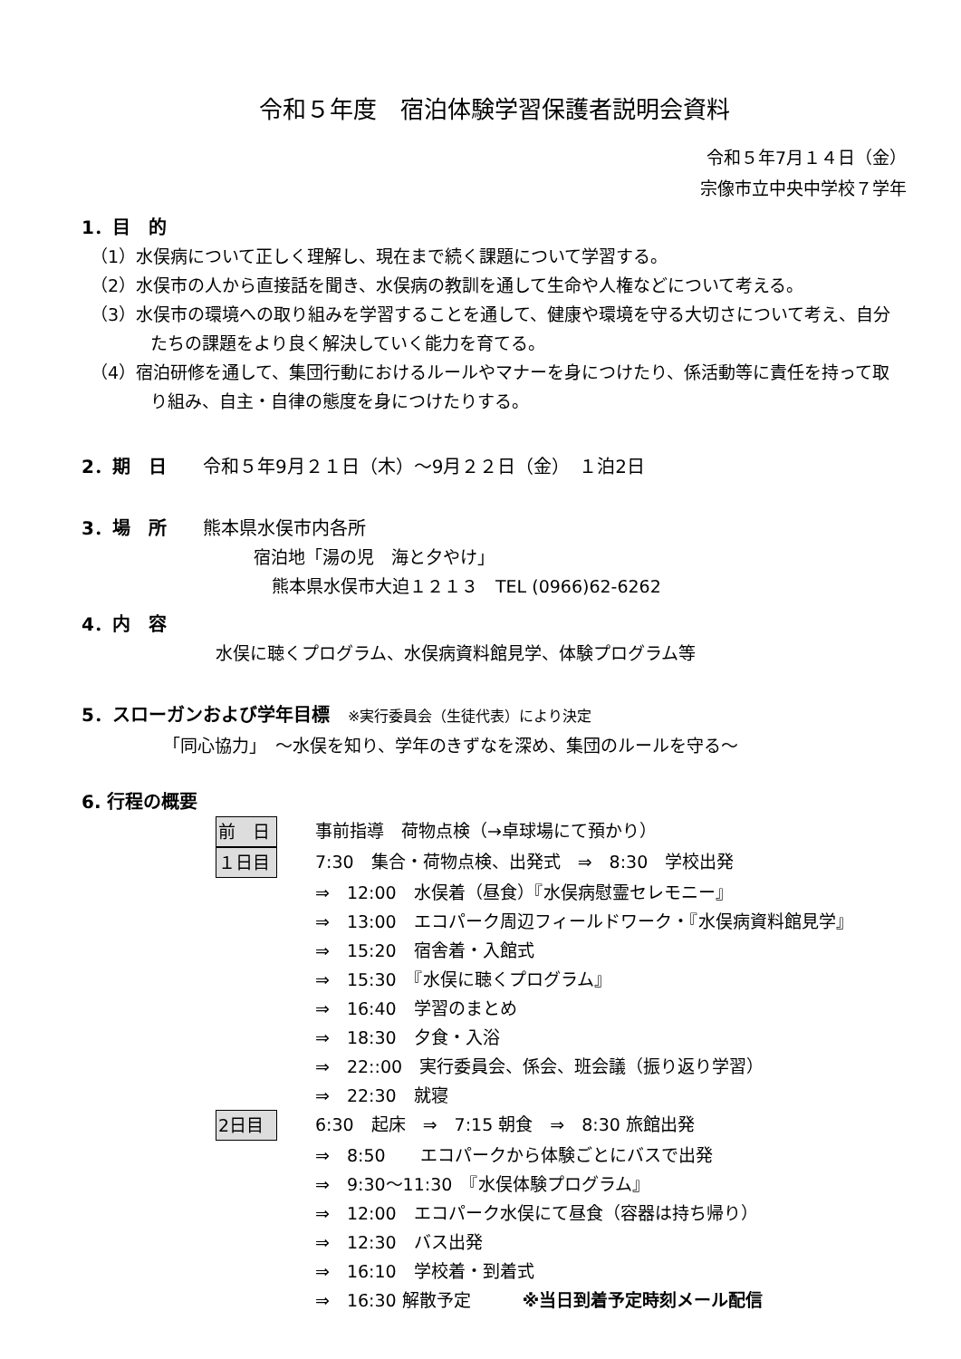令和５年度　宿泊体験学習保護者説明会資料
令和５年7月１４日（金）
宗像市立中央中学校７学年
1．目　的
（1）水俣病について正しく理解し、現在まで続く課題について学習する。
（2）水俣市の人から直接話を聞き、水俣病の教訓を通して生命や人権などについて考える。
（3）水俣市の環境への取り組みを学習することを通して、健康や環境を守る大切さについて考え、自分たちの課題をより良く解決していく能力を育てる。
（4）宿泊研修を通して、集団行動におけるルールやマナーを身につけたり、係活動等に責任を持って取り組み、自主・自律の態度を身につけたりする。
2．期　日　　令和５年9月２１日（木）～9月２２日（金）　１泊2日
3．場　所　　熊本県水俣市内各所
宿泊地「湯の児　海と夕やけ」
熊本県水俣市大迫１２１３　TEL (0966)62-6262
4．内　容
水俣に聴くプログラム、水俣病資料館見学、体験プログラム等
5．スローガンおよび学年目標　※実行委員会（生徒代表）により決定
「同心協力」　～水俣を知り、学年のきずなを深め、集団のルールを守る～
6. 行程の概要
前　日 事前指導　荷物点検（→卓球場にて預かり）
１日目 7:30　集合・荷物点検、出発式　⇒　8:30　学校出発
⇒　12:00　水俣着（昼食）『水俣病慰霊セレモニー』
⇒　13:00　エコパーク周辺フィールドワーク・『水俣病資料館見学』
⇒　15:20　宿舎着・入館式
⇒　15:30　『水俣に聴くプログラム』
⇒　16:40　学習のまとめ
⇒　18:30　夕食・入浴
⇒　22::00　実行委員会、係会、班会議（振り返り学習）
⇒　22:30　就寝
2日目 6:30　起床　⇒　7:15 朝食　⇒　8:30 旅館出発
⇒　8:50　　エコパークから体験ごとにバスで出発
⇒　9:30～11:30　『水俣体験プログラム』
⇒　12:00　エコパーク水俣にて昼食（容器は持ち帰り）
⇒　12:30　バス出発
⇒　16:10　学校着・到着式
⇒　16:30 解散予定　　　※当日到着予定時刻メール配信